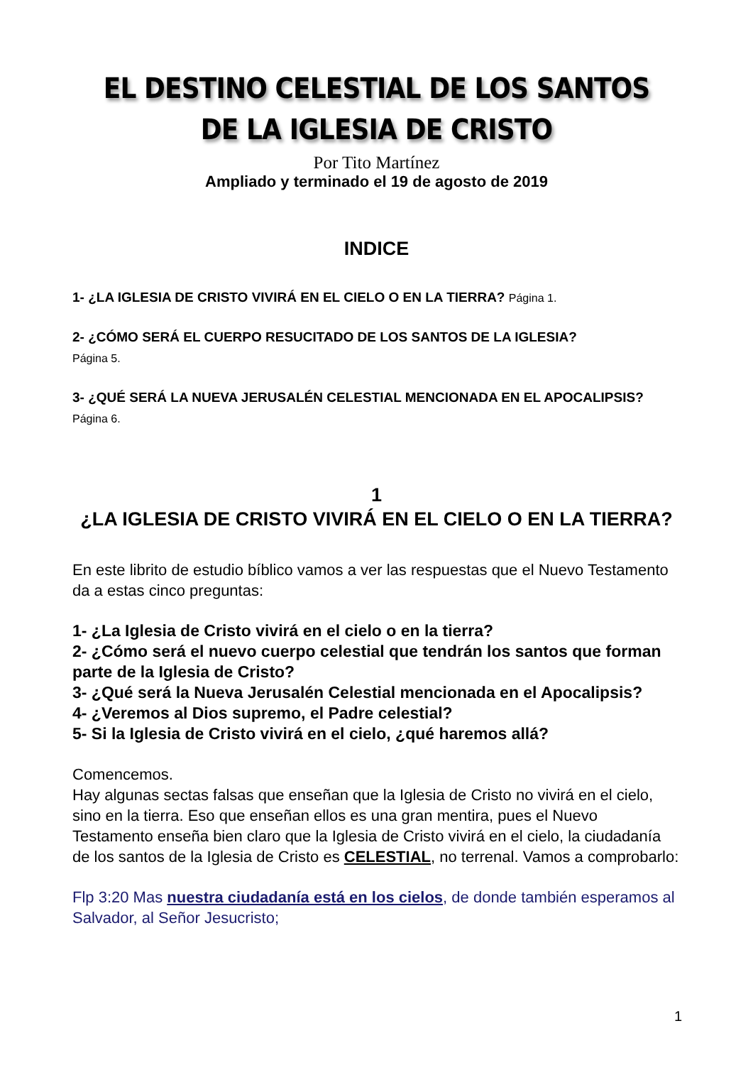EL DESTINO CELESTIAL DE LOS SANTOS
DE LA IGLESIA DE CRISTO
Por Tito Martínez
Ampliado y terminado el 19 de agosto de 2019
INDICE
1- ¿LA IGLESIA DE CRISTO VIVIRÁ EN EL CIELO O EN LA TIERRA? Página 1.
2- ¿CÓMO SERÁ EL CUERPO RESUCITADO DE LOS SANTOS DE LA IGLESIA?
Página 5.
3- ¿QUÉ SERÁ LA NUEVA JERUSALÉN CELESTIAL MENCIONADA EN EL APOCALIPSIS? Página 6.
1
¿LA IGLESIA DE CRISTO VIVIRÁ EN EL CIELO O EN LA TIERRA?
En este librito de estudio bíblico vamos a ver las respuestas que el Nuevo Testamento da a estas cinco preguntas:
1- ¿La Iglesia de Cristo vivirá en el cielo o en la tierra?
2- ¿Cómo será el nuevo cuerpo celestial que tendrán los santos que forman parte de la Iglesia de Cristo?
3- ¿Qué será la Nueva Jerusalén Celestial mencionada en el Apocalipsis?
4- ¿Veremos al Dios supremo, el Padre celestial?
5- Si la Iglesia de Cristo vivirá en el cielo, ¿qué haremos allá?
Comencemos.
Hay algunas sectas falsas que enseñan que la Iglesia de Cristo no vivirá en el cielo, sino en la tierra. Eso que enseñan ellos es una gran mentira, pues el Nuevo Testamento enseña bien claro que la Iglesia de Cristo vivirá en el cielo, la ciudadanía de los santos de la Iglesia de Cristo es CELESTIAL, no terrenal. Vamos a comprobarlo:
Flp 3:20 Mas nuestra ciudadanía está en los cielos, de donde también esperamos al Salvador, al Señor Jesucristo;
1